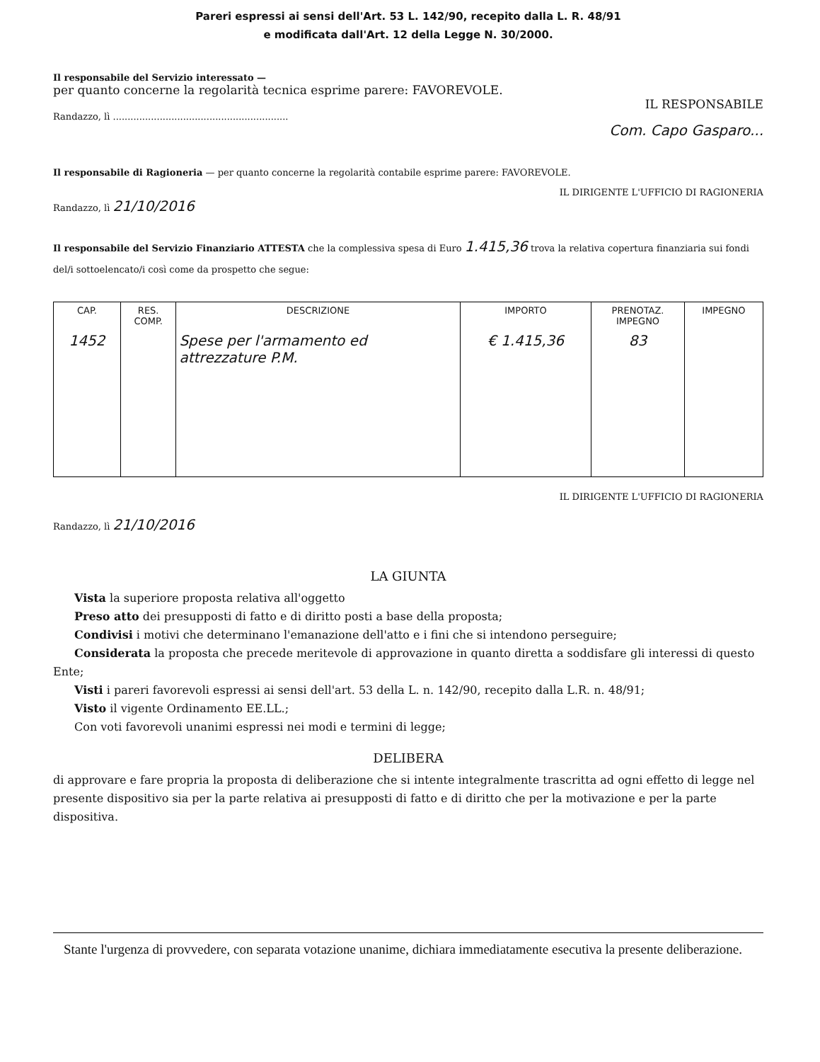Pareri espressi ai sensi dell'Art. 53 L. 142/90, recepito dalla L. R. 48/91
e modificata dall'Art. 12 della Legge N. 30/2000.
Il responsabile del Servizio interessato —
per quanto concerne la regolarità tecnica esprime parere: FAVOREVOLE.
IL RESPONSABILE
Randazzo, lì ............................................................
Com. Capo Gasparo...
Il responsabile di Ragioneria — per quanto concerne la regolarità contabile esprime parere: FAVOREVOLE.
IL DIRIGENTE L'UFFICIO DI RAGIONERIA
Randazzo, lì 21/10/2016
Il responsabile del Servizio Finanziario ATTESTA che la complessiva spesa di Euro 1.415,36 trova la relativa copertura finanziaria sui fondi del/i sottoelencato/i così come da prospetto che segue:
| CAP. | RES. COMP. | DESCRIZIONE | IMPORTO | PRENOTAZ. IMPEGNO | IMPEGNO |
| --- | --- | --- | --- | --- | --- |
| 1452 | | Spese per l'armamento ed attrezzature P.M. | € 1.415,36 | 83 | |
IL DIRIGENTE L'UFFICIO DI RAGIONERIA
Randazzo, lì 21/10/2016
LA GIUNTA
Vista la superiore proposta relativa all'oggetto
Preso atto dei presupposti di fatto e di diritto posti a base della proposta;
Condivisi i motivi che determinano l'emanazione dell'atto e i fini che si intendono perseguire;
Considerata la proposta che precede meritevole di approvazione in quanto diretta a soddisfare gli interessi di questo Ente;
Visti i pareri favorevoli espressi ai sensi dell'art. 53 della L. n. 142/90, recepito dalla L.R. n. 48/91;
Visto il vigente Ordinamento EE.LL.;
Con voti favorevoli unanimi espressi nei modi e termini di legge;
DELIBERA
di approvare e fare propria la proposta di deliberazione che si intente integralmente trascritta ad ogni effetto di legge nel presente dispositivo sia per la parte relativa ai presupposti di fatto e di diritto che per la motivazione e per la parte dispositiva.
Stante l'urgenza di provvedere, con separata votazione unanime, dichiara immediatamente esecutiva la presente deliberazione.